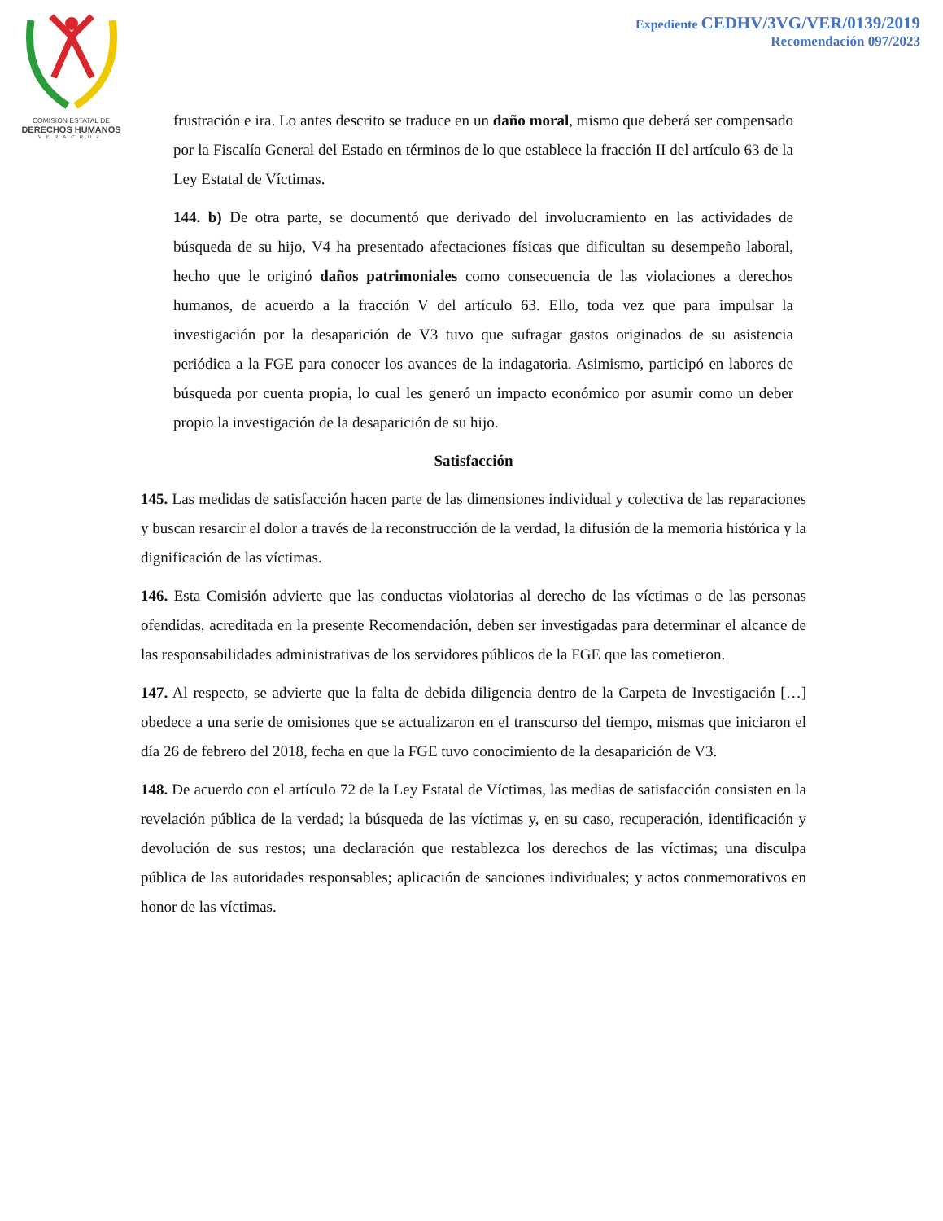COMISION ESTATAL DE
DERECHOS HUMANOS
VERACRUZ
Expediente CEDHV/3VG/VER/0139/2019
Recomendación 097/2023
frustración e ira. Lo antes descrito se traduce en un daño moral, mismo que deberá ser compensado por la Fiscalía General del Estado en términos de lo que establece la fracción II del artículo 63 de la Ley Estatal de Víctimas.
144. b) De otra parte, se documentó que derivado del involucramiento en las actividades de búsqueda de su hijo, V4 ha presentado afectaciones físicas que dificultan su desempeño laboral, hecho que le originó daños patrimoniales como consecuencia de las violaciones a derechos humanos, de acuerdo a la fracción V del artículo 63. Ello, toda vez que para impulsar la investigación por la desaparición de V3 tuvo que sufragar gastos originados de su asistencia periódica a la FGE para conocer los avances de la indagatoria. Asimismo, participó en labores de búsqueda por cuenta propia, lo cual les generó un impacto económico por asumir como un deber propio la investigación de la desaparición de su hijo.
Satisfacción
145. Las medidas de satisfacción hacen parte de las dimensiones individual y colectiva de las reparaciones y buscan resarcir el dolor a través de la reconstrucción de la verdad, la difusión de la memoria histórica y la dignificación de las víctimas.
146. Esta Comisión advierte que las conductas violatorias al derecho de las víctimas o de las personas ofendidas, acreditada en la presente Recomendación, deben ser investigadas para determinar el alcance de las responsabilidades administrativas de los servidores públicos de la FGE que las cometieron.
147. Al respecto, se advierte que la falta de debida diligencia dentro de la Carpeta de Investigación […] obedece a una serie de omisiones que se actualizaron en el transcurso del tiempo, mismas que iniciaron el día 26 de febrero del 2018, fecha en que la FGE tuvo conocimiento de la desaparición de V3.
148. De acuerdo con el artículo 72 de la Ley Estatal de Víctimas, las medias de satisfacción consisten en la revelación pública de la verdad; la búsqueda de las víctimas y, en su caso, recuperación, identificación y devolución de sus restos; una declaración que restablezca los derechos de las víctimas; una disculpa pública de las autoridades responsables; aplicación de sanciones individuales; y actos conmemorativos en honor de las víctimas.